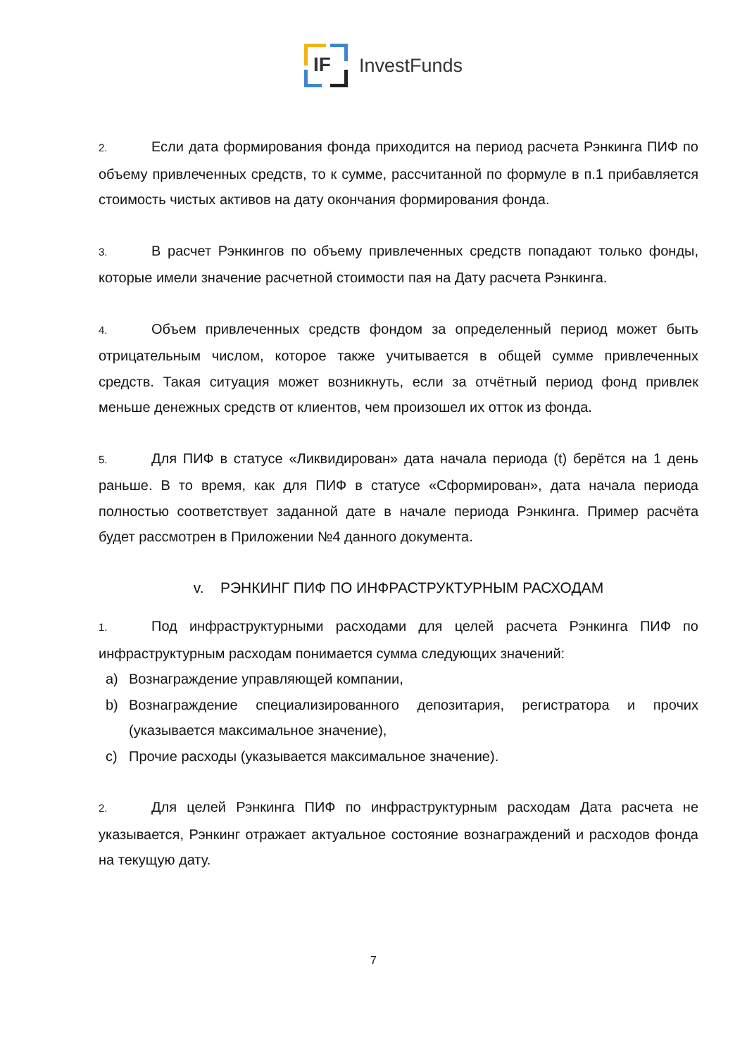IF
InvestFunds
2. Если дата формирования фонда приходится на период расчета Рэнкинга ПИФ по объему привлеченных средств, то к сумме, рассчитанной по формуле в п.1 прибавляется стоимость чистых активов на дату окончания формирования фонда.
3. В расчет Рэнкингов по объему привлеченных средств попадают только фонды, которые имели значение расчетной стоимости пая на Дату расчета Рэнкинга.
4. Объем привлеченных средств фондом за определенный период может быть отрицательным числом, которое также учитывается в общей сумме привлеченных средств. Такая ситуация может возникнуть, если за отчётный период фонд привлек меньше денежных средств от клиентов, чем произошел их отток из фонда.
5. Для ПИФ в статусе «Ликвидирован» дата начала периода (t) берётся на 1 день раньше. В то время, как для ПИФ в статусе «Сформирован», дата начала периода полностью соответствует заданной дате в начале периода Рэнкинга. Пример расчёта будет рассмотрен в Приложении №4 данного документа.
v. РЭНКИНГ ПИФ ПО ИНФРАСТРУКТУРНЫМ РАСХОДАМ
1. Под инфраструктурными расходами для целей расчета Рэнкинга ПИФ по инфраструктурным расходам понимается сумма следующих значений:
a) Вознаграждение управляющей компании,
b) Вознаграждение специализированного депозитария, регистратора и прочих (указывается максимальное значение),
c) Прочие расходы (указывается максимальное значение).
2. Для целей Рэнкинга ПИФ по инфраструктурным расходам Дата расчета не указывается, Рэнкинг отражает актуальное состояние вознаграждений и расходов фонда на текущую дату.
7